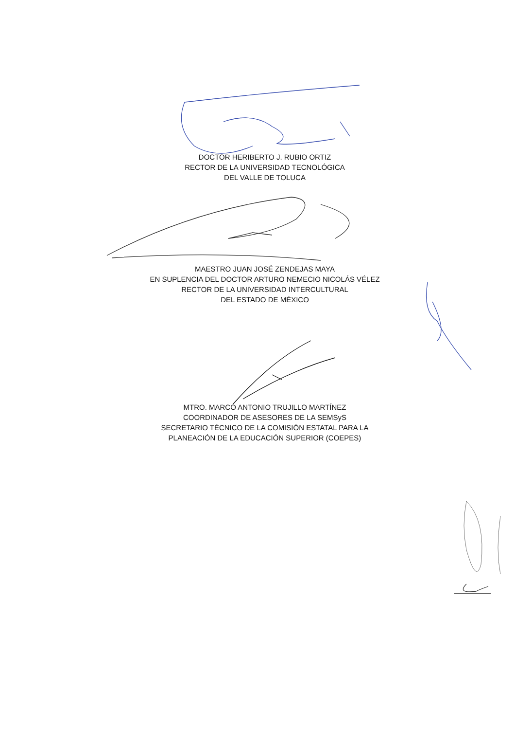DOCTOR HERIBERTO J. RUBIO ORTIZ
RECTOR DE LA UNIVERSIDAD TECNOLÓGICA
DEL VALLE DE TOLUCA
MAESTRO JUAN JOSÉ ZENDEJAS MAYA
EN SUPLENCIA DEL DOCTOR ARTURO NEMECIO NICOLÁS VÉLEZ
RECTOR DE LA UNIVERSIDAD INTERCULTURAL
DEL ESTADO DE MÉXICO
MTRO. MARCO ANTONIO TRUJILLO MARTÍNEZ
COORDINADOR DE ASESORES DE LA SEMSyS
SECRETARIO TÉCNICO DE LA COMISIÓN ESTATAL PARA LA
PLANEACIÓN DE LA EDUCACIÓN SUPERIOR (COEPES)